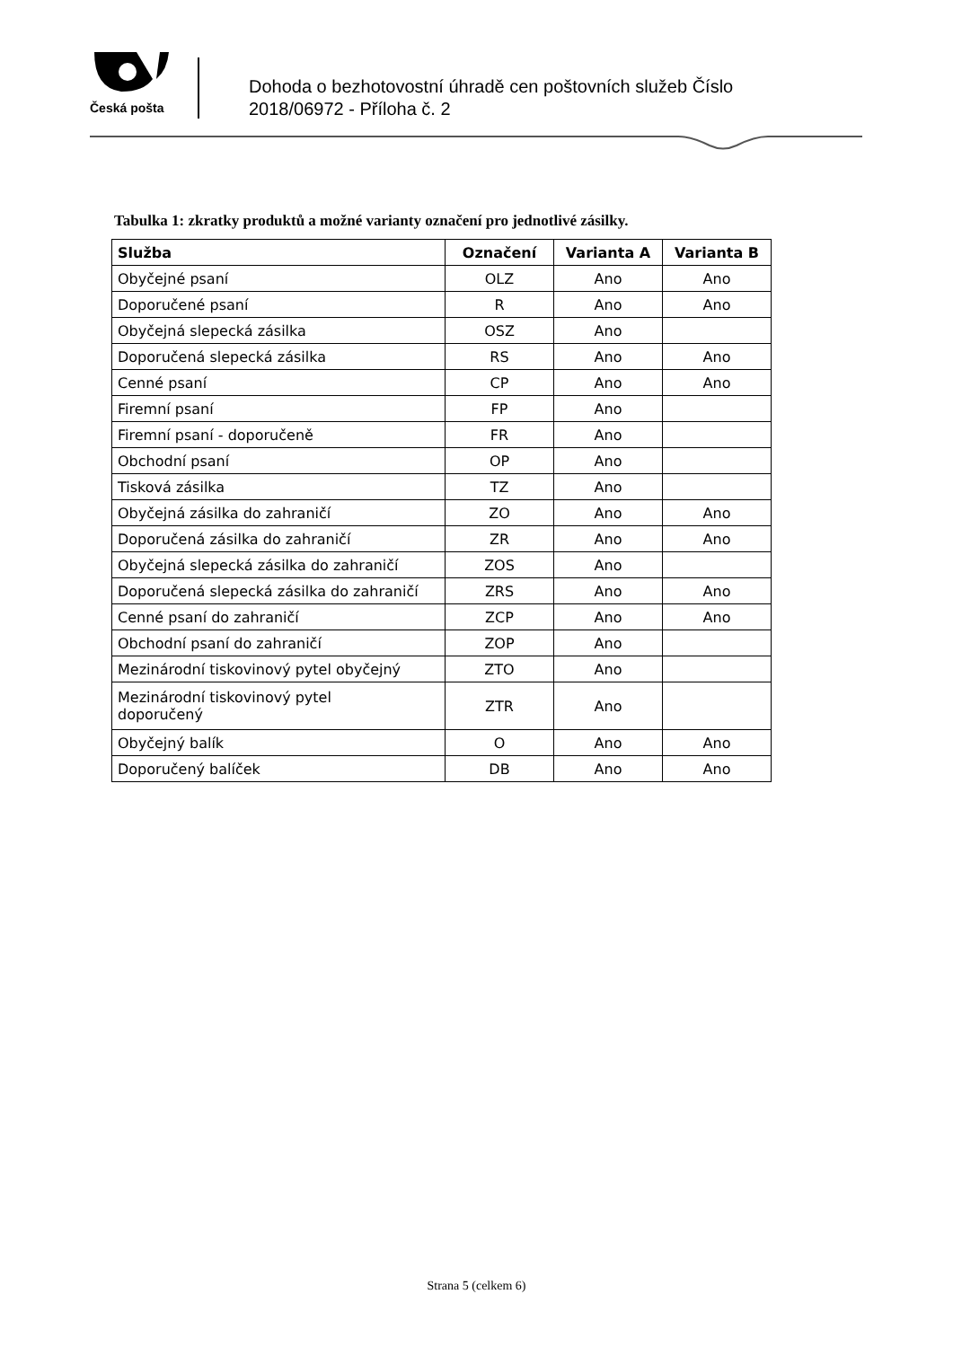Česká pošta
Dohoda o bezhotovostní úhradě cen poštovních služeb Číslo
2018/06972 - Příloha č. 2
Tabulka 1: zkratky produktů a možné varianty označení pro jednotlivé zásilky.
| Služba | Označení | Varianta A | Varianta B |
| --- | --- | --- | --- |
| Obyčejné psaní | OLZ | Ano | Ano |
| Doporučené psaní | R | Ano | Ano |
| Obyčejná slepecká zásilka | OSZ | Ano | |
| Doporučená slepecká zásilka | RS | Ano | Ano |
| Cenné psaní | CP | Ano | Ano |
| Firemní psaní | FP | Ano | |
| Firemní psaní - doporučeně | FR | Ano | |
| Obchodní psaní | OP | Ano | |
| Tisková zásilka | TZ | Ano | |
| Obyčejná zásilka do zahraničí | ZO | Ano | Ano |
| Doporučená zásilka do zahraničí | ZR | Ano | Ano |
| Obyčejná slepecká zásilka do zahraničí | ZOS | Ano | |
| Doporučená slepecká zásilka do zahraničí | ZRS | Ano | Ano |
| Cenné psaní do zahraničí | ZCP | Ano | Ano |
| Obchodní psaní do zahraničí | ZOP | Ano | |
| Mezinárodní tiskovinový pytel obyčejný | ZTO | Ano | |
| Mezinárodní tiskovinový pytel doporučený | ZTR | Ano | |
| Obyčejný balík | O | Ano | Ano |
| Doporučený balíček | DB | Ano | Ano |
Strana 5 (celkem 6)